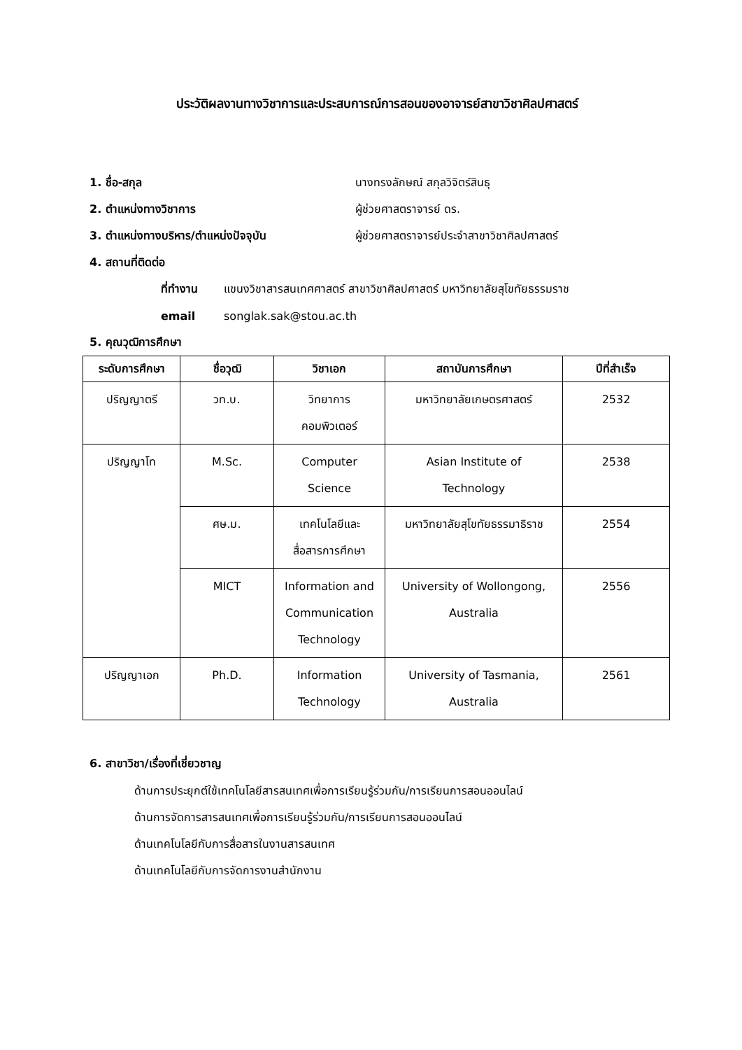ประวัติผลงานทางวิชาการและประสบการณ์การสอนของอาจารย์สาขาวิชาศิลปศาสตร์
1. ชื่อ-สกุล นางทรงลักษณ์ สกุลวิจิตร์สินธุ
2. ตำแหน่งทางวิชาการ ผู้ช่วยศาสตราจารย์ ดร.
3. ตำแหน่งทางบริหาร/ตำแหน่งปัจจุบัน
ผู้ช่วยศาสตราจารย์ประจำสาขาวิชาศิลปศาสตร์
4. สถานที่ติดต่อ
ที่ทำงาน
แขนงวิชาสารสนเทศศาสตร์ สาขาวิชาศิลปศาสตร์ มหาวิทยาลัยสุโขทัยธรรมราช
email songlak.sak@stou.ac.th
5. คุณวุฒิการศึกษา
| ระดับการศึกษา | ชื่อวุฒิ | วิชาเอก | สถาบันการศึกษา | ปีที่สำเร็จ |
| --- | --- | --- | --- | --- |
| ปริญญาตรี | วท.บ. | วิทยาการ คอมพิวเตอร์ | มหาวิทยาลัยเกษตรศาสตร์ | 2532 |
| ปริญญาโท | M.Sc. | Computer Science | Asian Institute of Technology | 2538 |
| | ศษ.ม. | เทคโนโลยีและ สื่อสารการศึกษา | มหาวิทยาลัยสุโขทัยธรรมาธิราช | 2554 |
| | MICT | Information and Communication Technology | University of Wollongong, Australia | 2556 |
| ปริญญาเอก | Ph.D. | Information Technology | University of Tasmania, Australia | 2561 |
6. สาขาวิชา/เรื่องที่เชี่ยวชาญ
ด้านการประยุกต์ใช้เทคโนโลยีสารสนเทศเพื่อการเรียนรู้ร่วมกัน/การเรียนการสอนออนไลน์
ด้านการจัดการสารสนเทศเพื่อการเรียนรู้ร่วมกัน/การเรียนการสอนออนไลน์
ด้านเทคโนโลยีกับการสื่อสารในงานสารสนเทศ
ด้านเทคโนโลยีกับการจัดการงานสำนักงาน